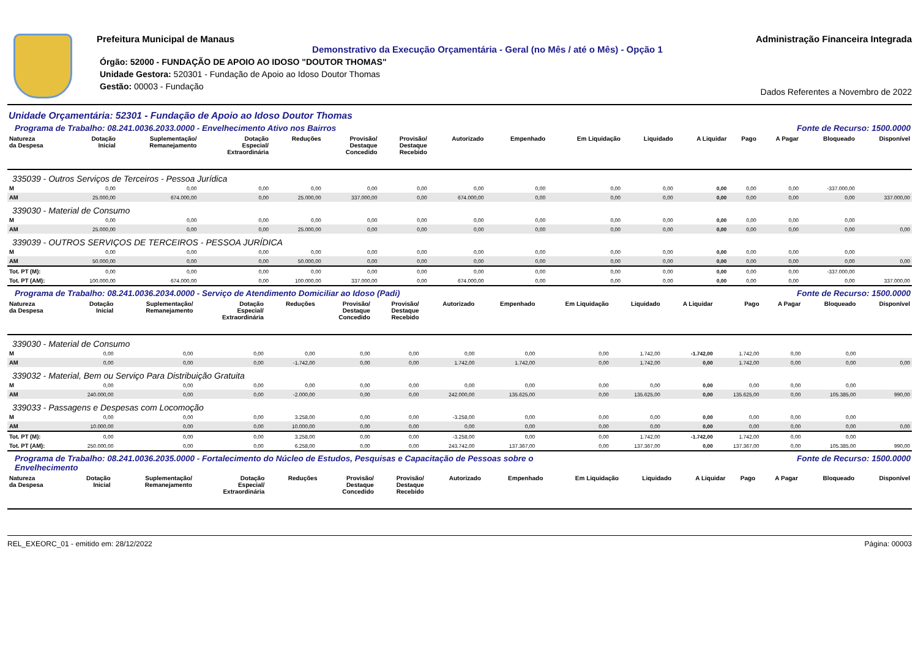Prefeitura Municipal de Manaus
Demonstrativo da Execução Orçamentária - Geral (no Mês / até o Mês) - Opção 1
Órgão: 52000 - FUNDAÇÃO DE APOIO AO IDOSO "DOUTOR THOMAS"
Unidade Gestora: 520301 - Fundação de Apoio ao Idoso Doutor Thomas
Gestão: 00003 - Fundação
Administração Financeira Integrada
Dados Referentes a Novembro de 2022
Unidade Orçamentária: 52301 - Fundação de Apoio ao Idoso Doutor Thomas
Programa de Trabalho: 08.241.0036.2033.0000 - Envelhecimento Ativo nos Bairros Fonte de Recurso: 1500.0000
| Natureza da Despesa | Dotação Inicial | Suplementação/ Remanejamento | Dotação Especial/ Extraordinária | Reduções | Provisão/ Destaque Concedido | Provisão/ Destaque Recebido | Autorizado | Empenhado | Em Liquidação | Liquidado | A Liquidar | Pago | A Pagar | Bloqueado | Disponível |
| --- | --- | --- | --- | --- | --- | --- | --- | --- | --- | --- | --- | --- | --- | --- | --- |
| 335039 - Outros Serviços de Terceiros - Pessoa Jurídica | | | | | | | | | | | | | | | |
| M | 0,00 | 0,00 | 0,00 | 0,00 | 0,00 | 0,00 | 0,00 | 0,00 | 0,00 | 0,00 | 0,00 | 0,00 | 0,00 | -337.000,00 | |
| AM | 25.000,00 | 674.000,00 | 0,00 | 25.000,00 | 337.000,00 | 0,00 | 674.000,00 | 0,00 | 0,00 | 0,00 | 0,00 | 0,00 | 0,00 | 0,00 | 337.000,00 |
| 339030 - Material de Consumo | | | | | | | | | | | | | | | |
| M | 0,00 | 0,00 | 0,00 | 0,00 | 0,00 | 0,00 | 0,00 | 0,00 | 0,00 | 0,00 | 0,00 | 0,00 | 0,00 | 0,00 | |
| AM | 25.000,00 | 0,00 | 0,00 | 25.000,00 | 0,00 | 0,00 | 0,00 | 0,00 | 0,00 | 0,00 | 0,00 | 0,00 | 0,00 | 0,00 | 0,00 |
| 339039 - OUTROS SERVIÇOS DE TERCEIROS - PESSOA JURÍDICA | | | | | | | | | | | | | | | |
| M | 0,00 | 0,00 | 0,00 | 0,00 | 0,00 | 0,00 | 0,00 | 0,00 | 0,00 | 0,00 | 0,00 | 0,00 | 0,00 | 0,00 | |
| AM | 50.000,00 | 0,00 | 0,00 | 50.000,00 | 0,00 | 0,00 | 0,00 | 0,00 | 0,00 | 0,00 | 0,00 | 0,00 | 0,00 | 0,00 | 0,00 |
| Tot. PT (M): | 0,00 | 0,00 | 0,00 | 0,00 | 0,00 | 0,00 | 0,00 | 0,00 | 0,00 | 0,00 | 0,00 | 0,00 | 0,00 | -337.000,00 | |
| Tot. PT (AM): | 100.000,00 | 674.000,00 | 0,00 | 100.000,00 | 337.000,00 | 0,00 | 674.000,00 | 0,00 | 0,00 | 0,00 | 0,00 | 0,00 | 0,00 | 0,00 | 337.000,00 |
Programa de Trabalho: 08.241.0036.2034.0000 - Serviço de Atendimento Domiciliar ao Idoso (Padi) Fonte de Recurso: 1500.0000
| Natureza da Despesa | Dotação Inicial | Suplementação/ Remanejamento | Dotação Especial/ Extraordinária | Reduções | Provisão/ Destaque Concedido | Provisão/ Destaque Recebido | Autorizado | Empenhado | Em Liquidação | Liquidado | A Liquidar | Pago | A Pagar | Bloqueado | Disponível |
| --- | --- | --- | --- | --- | --- | --- | --- | --- | --- | --- | --- | --- | --- | --- | --- |
| 339030 - Material de Consumo | | | | | | | | | | | | | | | |
| M | 0,00 | 0,00 | 0,00 | 0,00 | 0,00 | 0,00 | 0,00 | 0,00 | 0,00 | 1.742,00 | -1.742,00 | 1.742,00 | 0,00 | 0,00 | |
| AM | 0,00 | 0,00 | 0,00 | -1.742,00 | 0,00 | 0,00 | 1.742,00 | 1.742,00 | 0,00 | 1.742,00 | 0,00 | 1.742,00 | 0,00 | 0,00 | 0,00 |
| 339032 - Material, Bem ou Serviço Para Distribuição Gratuita | | | | | | | | | | | | | | | |
| M | 0,00 | 0,00 | 0,00 | 0,00 | 0,00 | 0,00 | 0,00 | 0,00 | 0,00 | 0,00 | 0,00 | 0,00 | 0,00 | 0,00 | |
| AM | 240.000,00 | 0,00 | 0,00 | -2.000,00 | 0,00 | 0,00 | 242.000,00 | 135.625,00 | 0,00 | 135.625,00 | 0,00 | 135.625,00 | 0,00 | 105.385,00 | 990,00 |
| 339033 - Passagens e Despesas com Locomoção | | | | | | | | | | | | | | | |
| M | 0,00 | 0,00 | 0,00 | 3.258,00 | 0,00 | 0,00 | -3.258,00 | 0,00 | 0,00 | 0,00 | 0,00 | 0,00 | 0,00 | 0,00 | |
| AM | 10.000,00 | 0,00 | 0,00 | 10.000,00 | 0,00 | 0,00 | 0,00 | 0,00 | 0,00 | 0,00 | 0,00 | 0,00 | 0,00 | 0,00 | 0,00 |
| Tot. PT (M): | 0,00 | 0,00 | 0,00 | 3.258,00 | 0,00 | 0,00 | -3.258,00 | 0,00 | 0,00 | 1.742,00 | -1.742,00 | 1.742,00 | 0,00 | 0,00 | |
| Tot. PT (AM): | 250.000,00 | 0,00 | 0,00 | 6.258,00 | 0,00 | 0,00 | 243.742,00 | 137.367,00 | 0,00 | 137.367,00 | 0,00 | 137.367,00 | 0,00 | 105.385,00 | 990,00 |
Programa de Trabalho: 08.241.0036.2035.0000 - Fortalecimento do Núcleo de Estudos, Pesquisas e Capacitação de Pessoas sobre o
Envelhecimento Fonte de Recurso: 1500.0000
| Natureza da Despesa | Dotação Inicial | Suplementação/ Remanejamento | Dotação Especial/ Extraordinária | Reduções | Provisão/ Destaque Concedido | Provisão/ Destaque Recebido | Autorizado | Empenhado | Em Liquidação | Liquidado | A Liquidar | Pago | A Pagar | Bloqueado | Disponível |
| --- | --- | --- | --- | --- | --- | --- | --- | --- | --- | --- | --- | --- | --- | --- | --- |
REL_EXEORC_01 - emitido em: 28/12/2022 Página: 00003